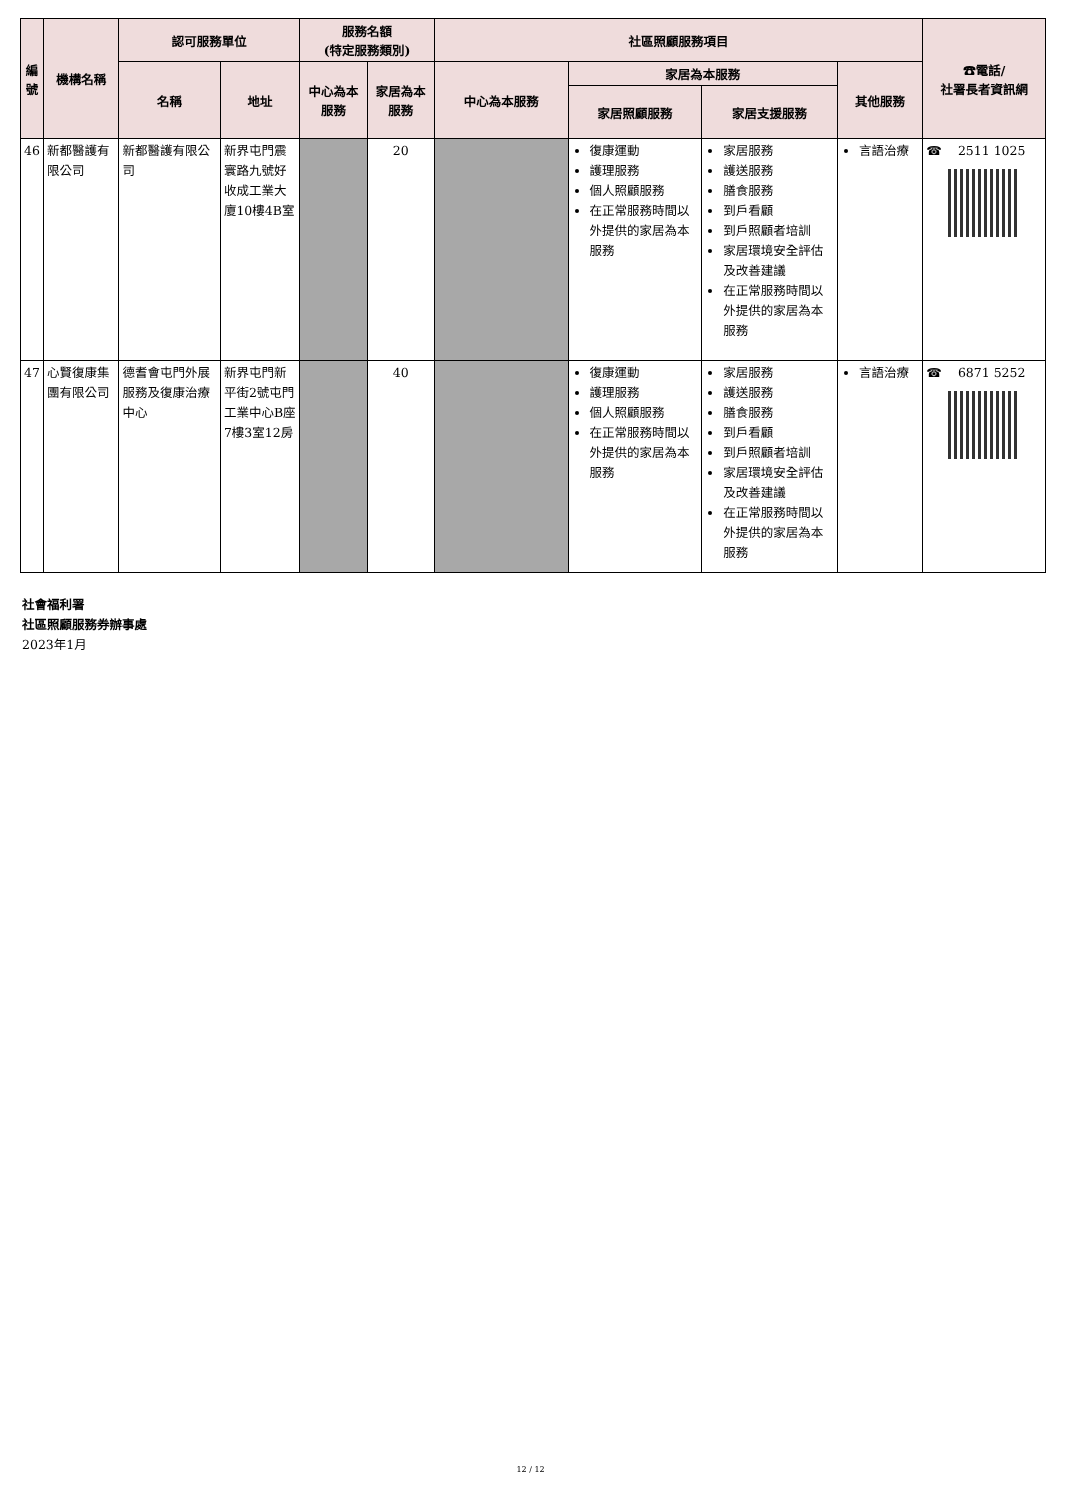| 編號 | 機構名稱 | 認可服務單位 | | 服務名額 (特定服務類別) | | 社區照顧服務項目 | | | | ☎電話/ 社署長者資訊網 |
| --- | --- | --- | --- | --- | --- | --- | --- | --- | --- | --- |
| | | 名稱 | 地址 | 中心為本服務 | 家居為本服務 | 中心為本服務 | 家居為本服務 | | 其他服務 | |
| | | | | | | | 家居照顧服務 | 家居支援服務 | | |
| 46 | 新都醫護有限公司 | 新都醫護有限公司 | 新界屯門震寰路九號好收成工業大廈10樓4B室 | | 20 | | 復康運動 護理服務 個人照顧服務 在正常服務時間以外提供的家居為本服務 | 家居服務 護送服務 膳食服務 到戶看顧 到戶照顧者培訓 家居環境安全評估及改善建議 在正常服務時間以外提供的家居為本服務 | 言語治療 | ☎ 2511 1025 |
| 47 | 心賢復康集團有限公司 | 德耆會屯門外展服務及復康治療中心 | 新界屯門新平街2號屯門工業中心B座7樓3室12房 | | 40 | | 復康運動 護理服務 個人照顧服務 在正常服務時間以外提供的家居為本服務 | 家居服務 護送服務 膳食服務 到戶看顧 到戶照顧者培訓 家居環境安全評估及改善建議 在正常服務時間以外提供的家居為本服務 | 言語治療 | ☎ 6871 5252 |
社會福利署
社區照顧服務券辦事處
2023年1月
12 / 12